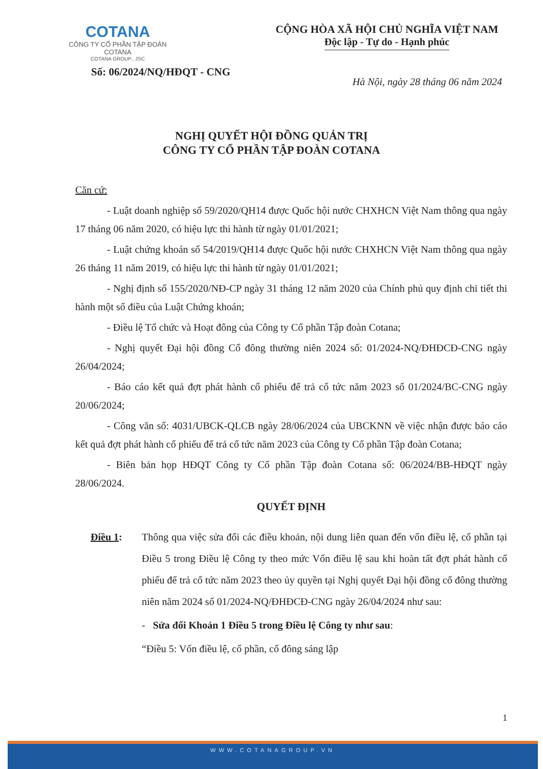COTANA
CÔNG TY CỔ PHẦN TẬP ĐOÀN COTANA
COTANA GROUP., JSC
CỘNG HÒA XÃ HỘI CHỦ NGHĨA VIỆT NAM
Độc lập - Tự do - Hạnh phúc
Số: 06/2024/NQ/HĐQT - CNG
Hà Nội, ngày 28 tháng 06 năm 2024
NGHỊ QUYẾT HỘI ĐỒNG QUẢN TRỊ
CÔNG TY CỔ PHẦN TẬP ĐOÀN COTANA
Căn cứ:
- Luật doanh nghiệp số 59/2020/QH14 được Quốc hội nước CHXHCN Việt Nam thông qua ngày 17 tháng 06 năm 2020, có hiệu lực thi hành từ ngày 01/01/2021;
- Luật chứng khoán số 54/2019/QH14 được Quốc hội nước CHXHCN Việt Nam thông qua ngày 26 tháng 11 năm 2019, có hiệu lực thi hành từ ngày 01/01/2021;
- Nghị định số 155/2020/NĐ-CP ngày 31 tháng 12 năm 2020 của Chính phủ quy định chi tiết thi hành một số điều của Luật Chứng khoán;
- Điều lệ Tổ chức và Hoạt đông của Công ty Cổ phần Tập đoàn Cotana;
- Nghị quyết Đại hội đồng Cổ đông thường niên 2024 số: 01/2024-NQ/ĐHĐCĐ-CNG ngày 26/04/2024;
- Báo cáo kết quả đợt phát hành cổ phiếu để trả cổ tức năm 2023 số 01/2024/BC-CNG ngày 20/06/2024;
- Công văn số: 4031/UBCK-QLCB ngày 28/06/2024 của UBCKNN về việc nhận được báo cáo kết quả đợt phát hành cổ phiếu để trả cổ tức năm 2023 của Công ty Cổ phần Tập đoàn Cotana;
- Biên bản họp HĐQT Công ty Cổ phần Tập đoàn Cotana số: 06/2024/BB-HĐQT ngày 28/06/2024.
QUYẾT ĐỊNH
Điều 1: Thông qua việc sửa đổi các điều khoản, nội dung liên quan đến vốn điều lệ, cổ phần tại Điều 5 trong Điều lệ Công ty theo mức Vốn điều lệ sau khi hoàn tất đợt phát hành cổ phiếu để trả cổ tức năm 2023 theo ủy quyền tại Nghị quyết Đại hội đồng cổ đông thường niên năm 2024 số 01/2024-NQ/ĐHĐCĐ-CNG ngày 26/04/2024 như sau:
- Sửa đổi Khoản 1 Điều 5 trong Điều lệ Công ty như sau:
“Điều 5: Vốn điều lệ, cổ phần, cổ đông sáng lập
1
WWW.COTANAGROUP.VN